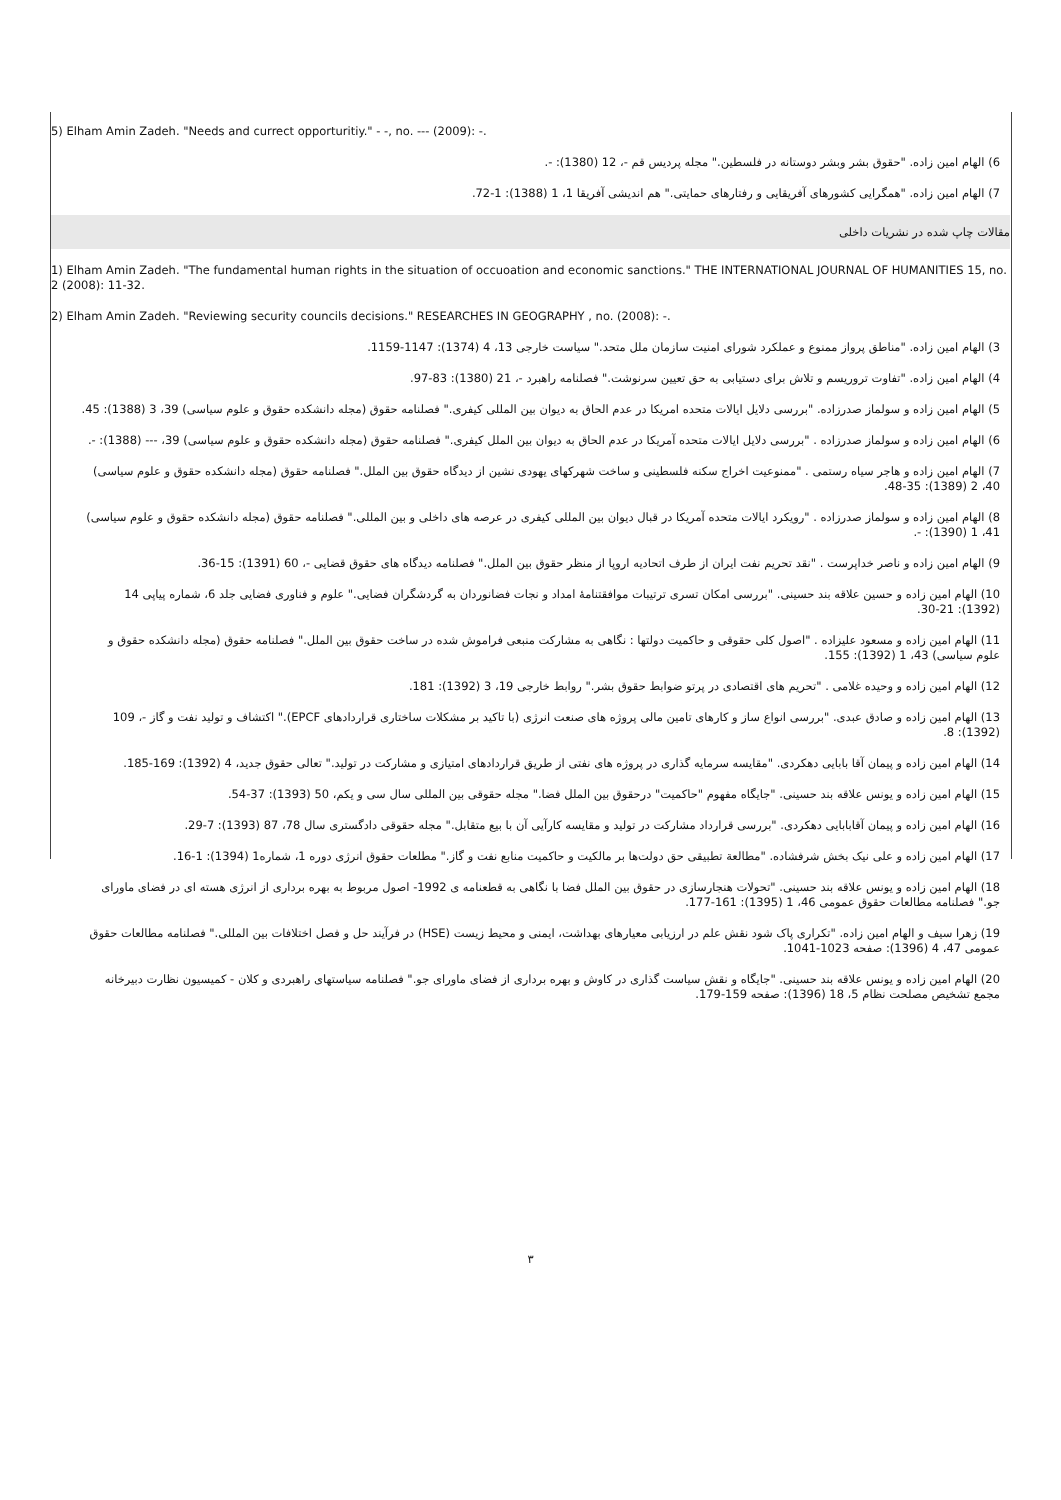5) Elham Amin Zadeh. "Needs and currect opporturitiy." - -, no. --- (2009): -.
6) الهام امین زاده. "حقوق بشر وبشر دوستانه در فلسطین." مجله پردیس قم -، 12 (1380): -.
7) الهام امین زاده. "همگرایی کشورهای آفریقایی و رفتارهای حمایتی." هم اندیشی آفریقا 1، 1 (1388): 1-72.
مقالات چاپ شده در نشریات داخلی
1) Elham Amin Zadeh. "The fundamental human rights in the situation of occuoation and economic sanctions." THE INTERNATIONAL JOURNAL OF HUMANITIES 15, no. 2 (2008): 11-32.
2) Elham Amin Zadeh. "Reviewing security councils decisions." RESEARCHES IN GEOGRAPHY , no. (2008): -.
3) الهام امین زاده. "مناطق پرواز ممنوع و عملکرد شورای امنیت سازمان ملل متحد." سیاست خارجی 13، 4 (1374): 1147-1159.
4) الهام امین زاده. "تفاوت تروریسم و تلاش برای دستیابی به حق تعیین سرنوشت." فصلنامه راهبرد -، 21 (1380): 83-97.
5) الهام امین زاده و سولماز صدرزاده. "بررسی دلایل ایالات متحده امریکا در عدم الحاق به دیوان بین المللی کیفری." فصلنامه حقوق (مجله دانشکده حقوق و علوم سیاسی) 39، 3 (1388): 45.
6) الهام امین زاده و سولماز صدرزاده . "بررسی دلایل ایالات متحده آمریکا در عدم الحاق به دیوان بین الملل کیفری." فصلنامه حقوق (مجله دانشکده حقوق و علوم سیاسی) 39، --- (1388): -.
7) الهام امین زاده و هاجر سیاه رستمی . "ممنوعیت اخراج سکنه فلسطینی و ساخت شهرکهای یهودی نشین از دیدگاه حقوق بین الملل." فصلنامه حقوق (مجله دانشکده حقوق و علوم سیاسی) 40، 2 (1389): 35-48.
8) الهام امین زاده و سولماز صدرزاده . "رویکرد ایالات متحده آمریکا در قبال دیوان بین المللی کیفری در عرصه های داخلی و بین المللی." فصلنامه حقوق (مجله دانشکده حقوق و علوم سیاسی) 41، 1 (1390): -.
9) الهام امین زاده و ناصر خداپرست . "نقد تحریم نفت ایران از طرف اتحادیه اروپا از منظر حقوق بین الملل." فصلنامه دیدگاه های حقوق قضایی -، 60 (1391): 15-36.
10) الهام امین زاده و حسین علاقه بند حسینی. "بررسی امکان تسری ترتیبات موافقتنامۀ امداد و نجات فضانوردان به گردشگران فضایی." علوم و فناوری فضایی جلد 6، شماره پیاپی 14 (1392): 21-30.
11) الهام امین زاده و مسعود علیزاده . "اصول کلی حقوقی و حاکمیت دولتها : نگاهی به مشارکت منبعی فراموش شده در ساخت حقوق بین الملل." فصلنامه حقوق (مجله دانشکده حقوق و علوم سیاسی) 43، 1 (1392): 155.
12) الهام امین زاده و وحیده غلامی . "تحریم های اقتصادی در پرتو ضوابط حقوق بشر." روابط خارجی 19، 3 (1392): 181.
13) الهام امین زاده و صادق عبدی. "بررسی انواع ساز و کارهای تامین مالی پروژه های صنعت انرژی (با تاکید بر مشکلات ساختاری قراردادهای EPCF)." اکتشاف و تولید نفت و گاز -، 109 (1392): 8.
14) الهام امین زاده و پیمان آقا بابایی دهکردی. "مقایسه سرمایه گذاری در پروژه های نفتی از طریق قراردادهای امتیازی و مشارکت در تولید." تعالی حقوق جدید، 4 (1392): 169-185.
15) الهام امین زاده و یونس علاقه بند حسینی. "جایگاه مفهوم "حاکمیت" درحقوق بین الملل فضا." مجله حقوقی بین المللی سال سی و یکم، 50 (1393): 37-54.
16) الهام امین زاده و پیمان آقابابایی دهکردی. "بررسی قرارداد مشارکت در تولید و مقایسه کارآیی آن با بیع متقابل." مجله حقوقی دادگستری سال 78، 87 (1393): 7-29.
17) الهام امین زاده و علی نیک بخش شرفشاده. "مطالعة تطبیقی حق دولت‌ها بر مالکیت و حاکمیت منابع نفت و گاز." مطلعات حقوق انرژی دوره 1، شماره1 (1394): 1-16.
18) الهام امین زاده و یونس علاقه بند حسینی. "تحولات هنجارسازی در حقوق بین الملل فضا با نگاهی به قطعنامه ی 1992- اصول مربوط به بهره برداری از انرژی هسته ای در فضای ماورای جو." فصلنامه مطالعات حقوق عمومی 46، 1 (1395): 161-177.
19) زهرا سیف و الهام امین زاده. "تکراری پاک شود نقش علم در ارزیابی معیارهای بهداشت، ایمنی و محیط زیست (HSE) در فرآیند حل و فصل اختلافات بین المللی." فصلنامه مطالعات حقوق عمومی 47، 4 (1396): صفحه 1023-1041.
20) الهام امین زاده و یونس علاقه بند حسینی. "جایگاه و نقش سیاست گذاری در کاوش و بهره برداری از فضای ماورای جو." فصلنامه سیاستهای راهبردی و کلان - کمیسیون نظارت دبیرخانه مجمع تشخیص مصلحت نظام 5، 18 (1396): صفحه 159-179.
۳